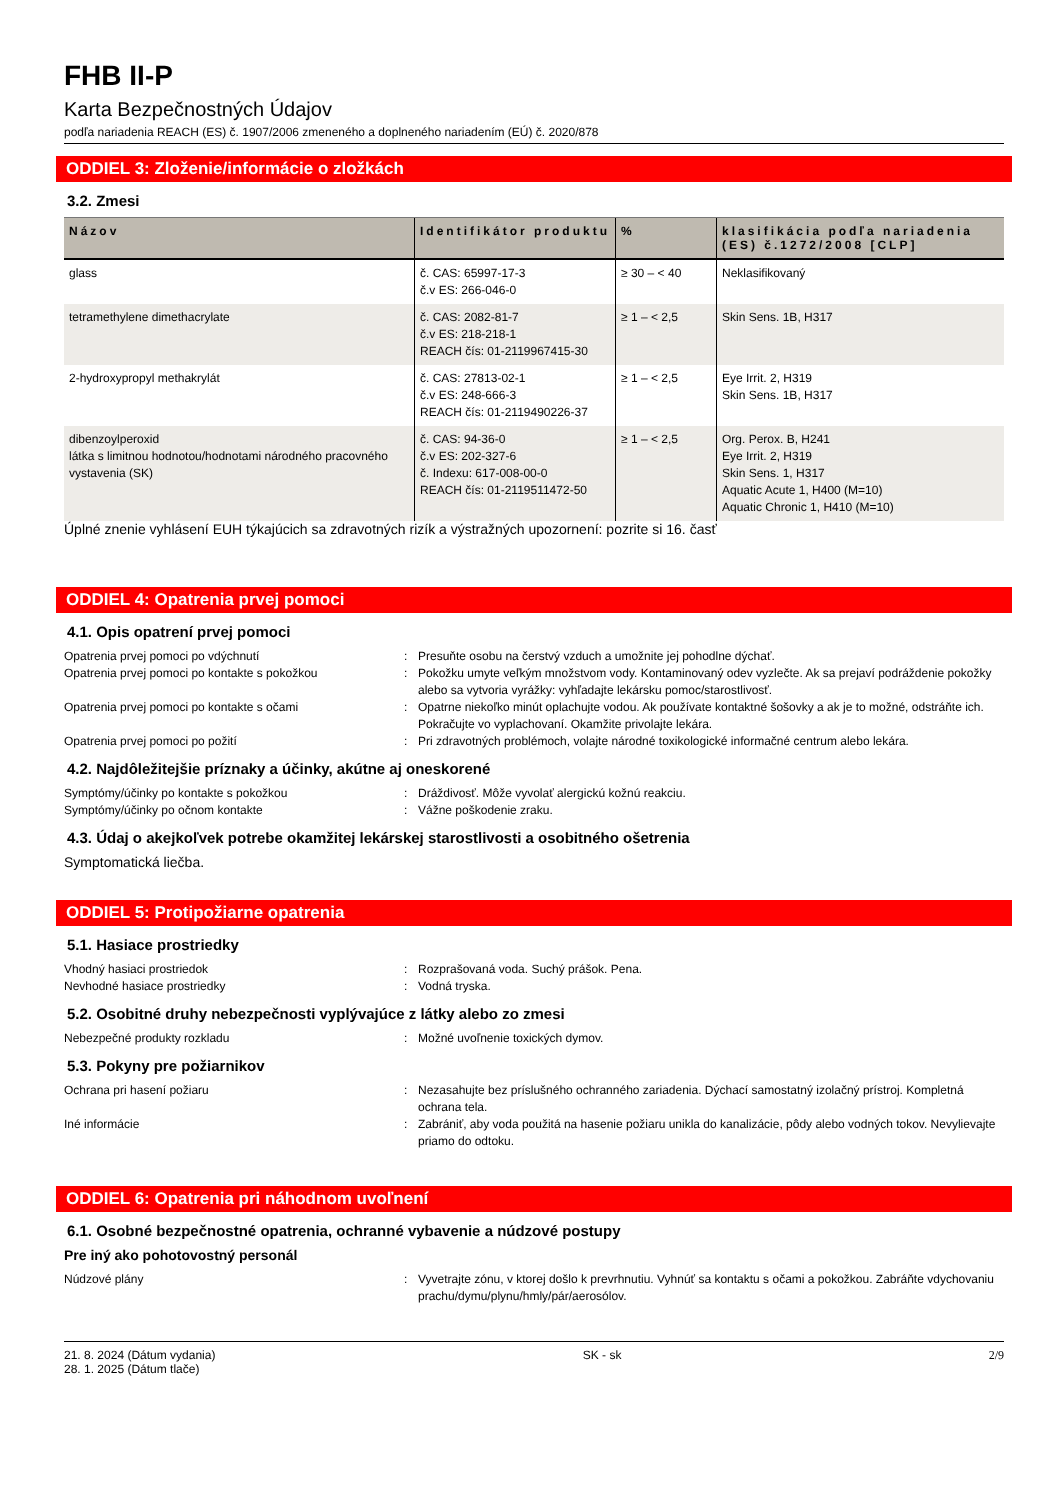FHB II-P
Karta Bezpečnostných Údajov
podľa nariadenia REACH (ES) č. 1907/2006 zmeneného a doplneného nariadením (EÚ) č. 2020/878
ODDIEL 3: Zloženie/informácie o zložkách
3.2. Zmesi
| Názov | Identifikátor produktu | % | klasifikácia podľa nariadenia (ES) č.1272/2008 [CLP] |
| --- | --- | --- | --- |
| glass | č. CAS: 65997-17-3 č.v ES: 266-046-0 | ≥ 30 – < 40 | Neklasifikovaný |
| tetramethylene dimethacrylate | č. CAS: 2082-81-7 č.v ES: 218-218-1 REACH čís: 01-2119967415-30 | ≥ 1 – < 2,5 | Skin Sens. 1B, H317 |
| 2-hydroxypropyl methakrylát | č. CAS: 27813-02-1 č.v ES: 248-666-3 REACH čís: 01-2119490226-37 | ≥ 1 – < 2,5 | Eye Irrit. 2, H319 Skin Sens. 1B, H317 |
| dibenzoylperoxid látka s limitnou hodnotou/hodnotami národného pracovného vystavenia (SK) | č. CAS: 94-36-0 č.v ES: 202-327-6 č. Indexu: 617-008-00-0 REACH čís: 01-2119511472-50 | ≥ 1 – < 2,5 | Org. Perox. B, H241 Eye Irrit. 2, H319 Skin Sens. 1, H317 Aquatic Acute 1, H400 (M=10) Aquatic Chronic 1, H410 (M=10) |
Úplné znenie vyhlásení EUH týkajúcich sa zdravotných rizík a výstražných upozornení: pozrite si 16. časť
ODDIEL 4: Opatrenia prvej pomoci
4.1. Opis opatrení prvej pomoci
Opatrenia prvej pomoci po vdýchnutí : Presuňte osobu na čerstvý vzduch a umožnite jej pohodlne dýchať.
Opatrenia prvej pomoci po kontakte s pokožkou : Pokožku umyte veľkým množstvom vody. Kontaminovaný odev vyzlečte. Ak sa prejaví podráždenie pokožky alebo sa vytvoria vyrážky: vyhľadajte lekársku pomoc/starostlivosť.
Opatrenia prvej pomoci po kontakte s očami : Opatrne niekoľko minút oplachujte vodou. Ak používate kontaktné šošovky a ak je to možné, odstráňte ich. Pokračujte vo vyplachovaní. Okamžite privolajte lekára.
Opatrenia prvej pomoci po požití : Pri zdravotných problémoch, volajte národné toxikologické informačné centrum alebo lekára.
4.2. Najdôležitejšie príznaky a účinky, akútne aj oneskorené
Symptómy/účinky po kontakte s pokožkou : Dráždivosť. Môže vyvolať alergickú kožnú reakciu.
Symptómy/účinky po očnom kontakte : Vážne poškodenie zraku.
4.3. Údaj o akejkoľvek potrebe okamžitej lekárskej starostlivosti a osobitného ošetrenia
Symptomatická liečba.
ODDIEL 5: Protipožiarne opatrenia
5.1. Hasiace prostriedky
Vhodný hasiaci prostriedok : Rozprašovaná voda. Suchý prášok. Pena.
Nevhodné hasiace prostriedky : Vodná tryska.
5.2. Osobitné druhy nebezpečnosti vyplývajúce z látky alebo zo zmesi
Nebezpečné produkty rozkladu : Možné uvoľnenie toxických dymov.
5.3. Pokyny pre požiarnikov
Ochrana pri hasení požiaru : Nezasahujte bez príslušného ochranného zariadenia. Dýchací samostatný izolačný prístroj. Kompletná ochrana tela.
Iné informácie : Zabrániť, aby voda použitá na hasenie požiaru unikla do kanalizácie, pôdy alebo vodných tokov. Nevylievajte priamo do odtoku.
ODDIEL 6: Opatrenia pri náhodnom uvoľnení
6.1. Osobné bezpečnostné opatrenia, ochranné vybavenie a núdzové postupy
Pre iný ako pohotovostný personál
Núdzové plány : Vyvetrajte zónu, v ktorej došlo k prevrhnutiu. Vyhnúť sa kontaktu s očami a pokožkou. Zabráňte vdychovaniu prachu/dymu/plynu/hmly/pár/aerosólov.
21. 8. 2024 (Dátum vydania)
28. 1. 2025 (Dátum tlače)
SK - sk 2/9